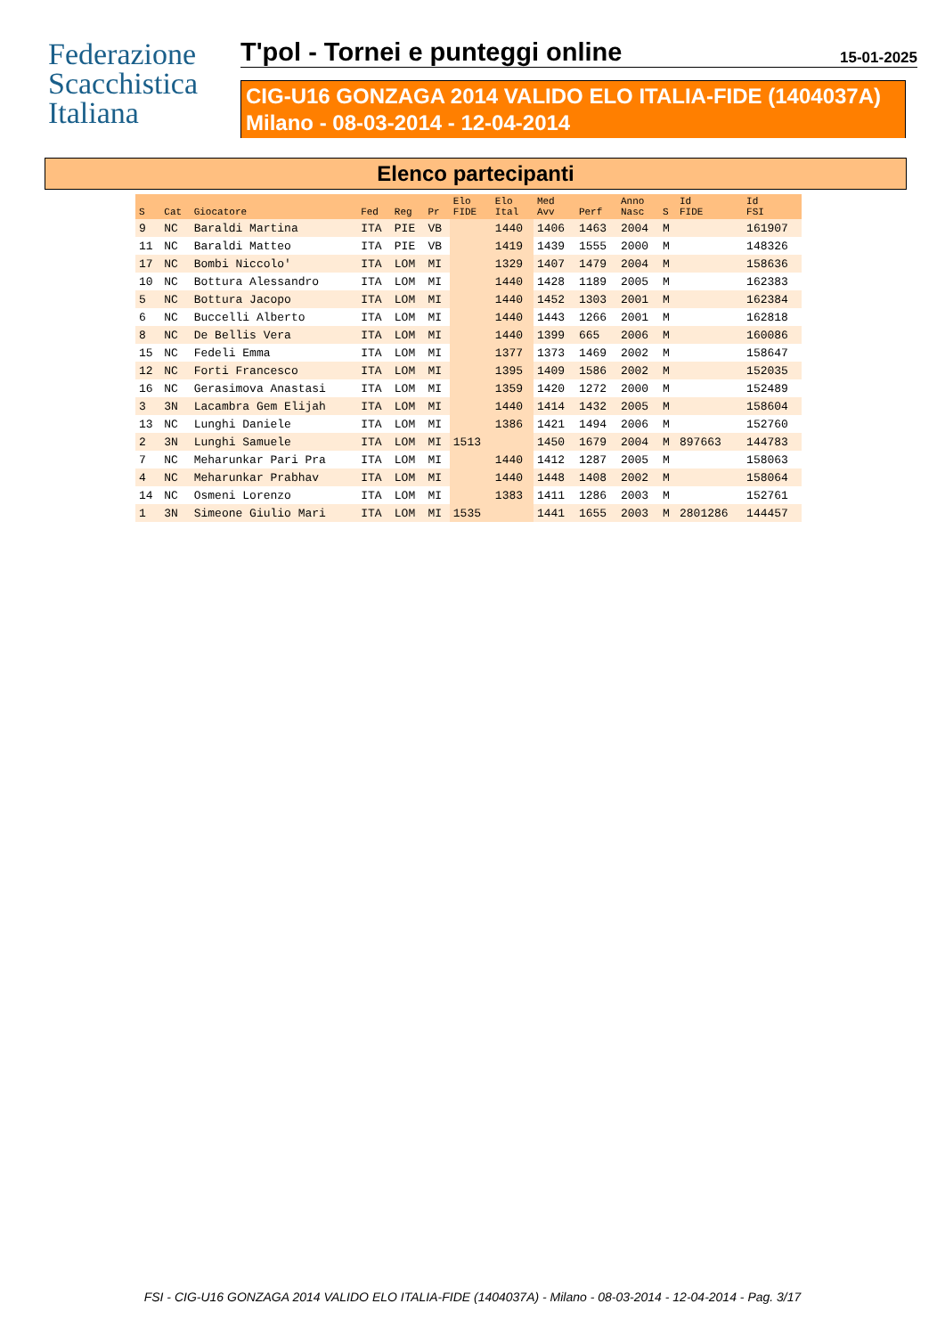Federazione
Scacchistica
Italiana
T'pol - Tornei e punteggi online 15-01-2025
CIG-U16 GONZAGA 2014 VALIDO ELO ITALIA-FIDE (1404037A)
Milano - 08-03-2014 - 12-04-2014
Elenco partecipanti
| S | Cat | Giocatore | Fed | Reg | Pr | Elo FIDE | Elo Ital | Med Avv | Perf | Anno Nasc | S | Id FIDE | Id FSI |
| --- | --- | --- | --- | --- | --- | --- | --- | --- | --- | --- | --- | --- | --- |
| 9 | NC | Baraldi Martina | ITA | PIE | VB | | 1440 | 1406 | 1463 | 2004 | M | | 161907 |
| 11 | NC | Baraldi Matteo | ITA | PIE | VB | | 1419 | 1439 | 1555 | 2000 | M | | 148326 |
| 17 | NC | Bombi Niccolo' | ITA | LOM | MI | | 1329 | 1407 | 1479 | 2004 | M | | 158636 |
| 10 | NC | Bottura Alessandro | ITA | LOM | MI | | 1440 | 1428 | 1189 | 2005 | M | | 162383 |
| 5 | NC | Bottura Jacopo | ITA | LOM | MI | | 1440 | 1452 | 1303 | 2001 | M | | 162384 |
| 6 | NC | Buccelli Alberto | ITA | LOM | MI | | 1440 | 1443 | 1266 | 2001 | M | | 162818 |
| 8 | NC | De Bellis Vera | ITA | LOM | MI | | 1440 | 1399 | 665 | 2006 | M | | 160086 |
| 15 | NC | Fedeli Emma | ITA | LOM | MI | | 1377 | 1373 | 1469 | 2002 | M | | 158647 |
| 12 | NC | Forti Francesco | ITA | LOM | MI | | 1395 | 1409 | 1586 | 2002 | M | | 152035 |
| 16 | NC | Gerasimova Anastasi | ITA | LOM | MI | | 1359 | 1420 | 1272 | 2000 | M | | 152489 |
| 3 | 3N | Lacambra Gem Elijah | ITA | LOM | MI | | 1440 | 1414 | 1432 | 2005 | M | | 158604 |
| 13 | NC | Lunghi Daniele | ITA | LOM | MI | | 1386 | 1421 | 1494 | 2006 | M | | 152760 |
| 2 | 3N | Lunghi Samuele | ITA | LOM | MI | 1513 | | 1450 | 1679 | 2004 | M | 897663 | 144783 |
| 7 | NC | Meharunkar Pari Pra | ITA | LOM | MI | | 1440 | 1412 | 1287 | 2005 | M | | 158063 |
| 4 | NC | Meharunkar Prabhav | ITA | LOM | MI | | 1440 | 1448 | 1408 | 2002 | M | | 158064 |
| 14 | NC | Osmeni Lorenzo | ITA | LOM | MI | | 1383 | 1411 | 1286 | 2003 | M | | 152761 |
| 1 | 3N | Simeone Giulio Mari | ITA | LOM | MI | 1535 | | 1441 | 1655 | 2003 | M | 2801286 | 144457 |
FSI - CIG-U16 GONZAGA 2014 VALIDO ELO ITALIA-FIDE (1404037A) - Milano - 08-03-2014 - 12-04-2014 - Pag. 3/17